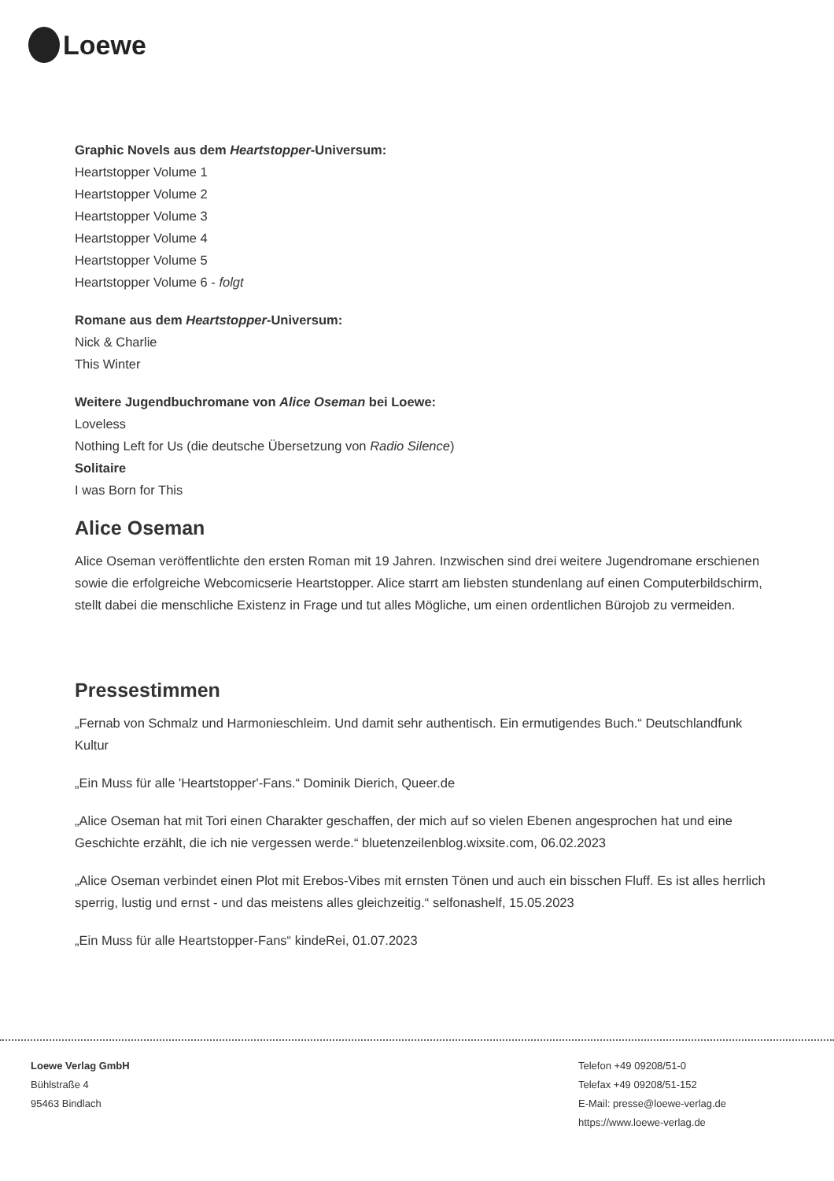Loewe
Graphic Novels aus dem Heartstopper-Universum:
Heartstopper Volume 1
Heartstopper Volume 2
Heartstopper Volume 3
Heartstopper Volume 4
Heartstopper Volume 5
Heartstopper Volume 6 - folgt
Romane aus dem Heartstopper-Universum:
Nick & Charlie
This Winter
Weitere Jugendbuchromane von Alice Oseman bei Loewe:
Loveless
Nothing Left for Us (die deutsche Übersetzung von Radio Silence)
Solitaire
I was Born for This
Alice Oseman
Alice Oseman veröffentlichte den ersten Roman mit 19 Jahren. Inzwischen sind drei weitere Jugendromane erschienen sowie die erfolgreiche Webcomicserie Heartstopper. Alice starrt am liebsten stundenlang auf einen Computerbildschirm, stellt dabei die menschliche Existenz in Frage und tut alles Mögliche, um einen ordentlichen Bürojob zu vermeiden.
Pressestimmen
„Fernab von Schmalz und Harmonieschleim. Und damit sehr authentisch. Ein ermutigendes Buch.“ Deutschlandfunk Kultur
„Ein Muss für alle 'Heartstopper'-Fans.“ Dominik Dierich, Queer.de
„Alice Oseman hat mit Tori einen Charakter geschaffen, der mich auf so vielen Ebenen angesprochen hat und eine Geschichte erzählt, die ich nie vergessen werde.“ bluetenzeilenblog.wixsite.com, 06.02.2023
„Alice Oseman verbindet einen Plot mit Erebos-Vibes mit ernsten Tönen und auch ein bisschen Fluff. Es ist alles herrlich sperrig, lustig und ernst - und das meistens alles gleichzeitig.“ selfonashelf, 15.05.2023
„Ein Muss für alle Heartstopper-Fans“ kindeRei, 01.07.2023
Loewe Verlag GmbH
Bühlstraße 4
95463 Bindlach
Telefon +49 09208/51-0
Telefax +49 09208/51-152
E-Mail: presse@loewe-verlag.de
https://www.loewe-verlag.de